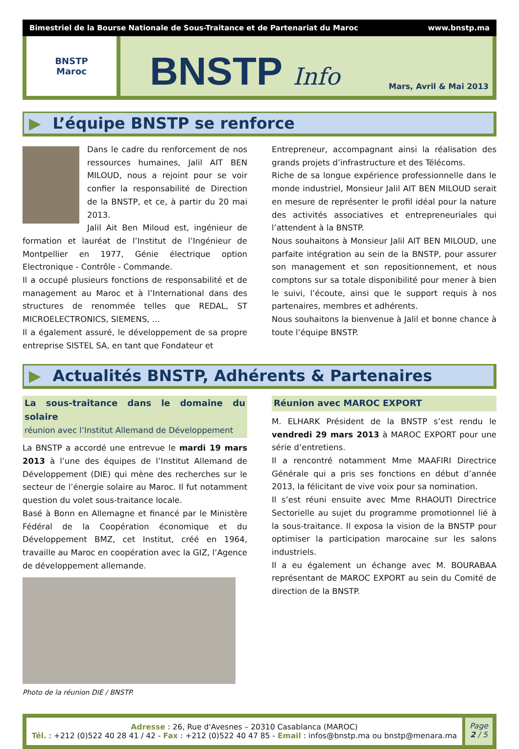Bimestriel de la Bourse Nationale de Sous-Traitance et de Partenariat du Maroc www.bnstp.ma
BNSTP
Maroc
BNSTP Info
Mars, Avril & Mai 2013
▶ L’équipe BNSTP se renforce
Dans le cadre du renforcement de nos ressources humaines, Jalil AIT BEN MILOUD, nous a rejoint pour se voir confier la responsabilité de Direction de la BNSTP, et ce, à partir du 20 mai 2013.
Jalil Ait Ben Miloud est, ingénieur de formation et lauréat de l’Institut de l’Ingénieur de Montpellier en 1977, Génie électrique option Electronique - Contrôle - Commande.
Il a occupé plusieurs fonctions de responsabilité et de management au Maroc et à l’International dans des structures de renommée telles que REDAL, ST MICROELECTRONICS, SIEMENS, ...
Il a également assuré, le développement de sa propre entreprise SISTEL SA, en tant que Fondateur et
Entrepreneur, accompagnant ainsi la réalisation des grands projets d’infrastructure et des Télécoms.
Riche de sa longue expérience professionnelle dans le monde industriel, Monsieur Jalil AIT BEN MILOUD serait en mesure de représenter le profil idéal pour la nature des activités associatives et entrepreneuriales qui l’attendent à la BNSTP.
Nous souhaitons à Monsieur Jalil AIT BEN MILOUD, une parfaite intégration au sein de la BNSTP, pour assurer son management et son repositionnement, et nous comptons sur sa totale disponibilité pour mener à bien le suivi, l’écoute, ainsi que le support requis à nos partenaires, membres et adhérents.
Nous souhaitons la bienvenue à Jalil et bonne chance à toute l’équipe BNSTP.
▶ Actualités BNSTP, Adhérents & Partenaires
La sous-traitance dans le domaine du solaire
réunion avec l’Institut Allemand de Développement
La BNSTP a accordé une entrevue le mardi 19 mars 2013 à l’une des équipes de l’Institut Allemand de Développement (DIE) qui mène des recherches sur le secteur de l’énergie solaire au Maroc. Il fut notamment question du volet sous-traitance locale.
Basé à Bonn en Allemagne et financé par le Ministère Fédéral de la Coopération économique et du Développement BMZ, cet Institut, créé en 1964, travaille au Maroc en coopération avec la GIZ, l’Agence de développement allemande.
Photo de la réunion DIE / BNSTP.
Réunion avec MAROC EXPORT
M. ELHARK Président de la BNSTP s’est rendu le vendredi 29 mars 2013 à MAROC EXPORT pour une série d’entretiens.
Il a rencontré notamment Mme MAAFIRI Directrice Générale qui a pris ses fonctions en début d’année 2013, la félicitant de vive voix pour sa nomination.
Il s’est réuni ensuite avec Mme RHAOUTI Directrice Sectorielle au sujet du programme promotionnel lié à la sous-traitance. Il exposa la vision de la BNSTP pour optimiser la participation marocaine sur les salons industriels.
Il a eu également un échange avec M. BOURABAA représentant de MAROC EXPORT au sein du Comité de direction de la BNSTP.
Adresse : 26, Rue d'Avesnes – 20310 Casablanca (MAROC)
Tél. : +212 (0)522 40 28 41 / 42 - Fax : +212 (0)522 40 47 85 - Email : infos@bnstp.ma ou bnstp@menara.ma
Page
2 / 5